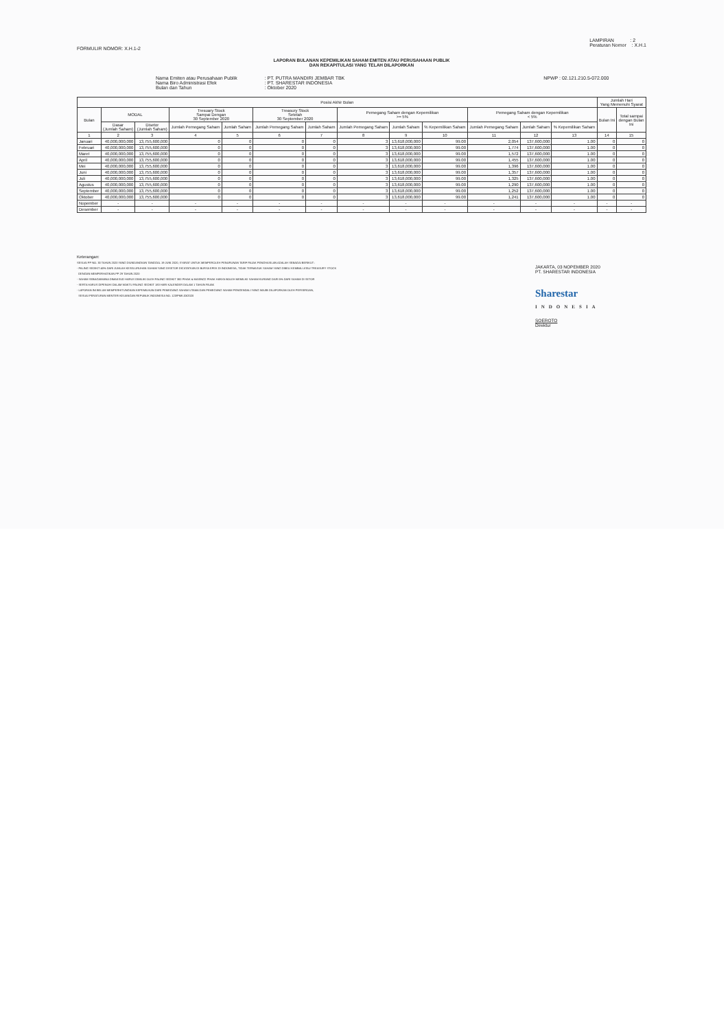FORMULIR NOMOR: X.H.1-2
LAMPIRAN : 2
Peraturan Nomor : X.H.1
LAPORAN BULANAN KEPEMILIKAN SAHAM EMITEN ATAU PERUSAHAAN PUBLIK
DAN REKAPITULASI YANG TELAH DILAPORKAN
Nama Emiten atau Perusahaan Publik
Nama Biro Administrasi Efek
Bulan dan Tahun
: PT. PUTRA MANDIRI JEMBAR TBK
: PT. SHARESTAR INDONESIA
: Oktober 2020
NPWP : 02.121.210.5-072.000
| Posisi Akhir Bulan | | | | | | | | | | | | | Jumlah Hari Yang Memenuhi Syarat | |
| --- | --- | --- | --- | --- | --- | --- | --- | --- | --- | --- | --- | --- | --- | --- |
| Bulan | MODAL | | Tresuary Stock Sampai Dengan 30 September 2020 | | Treasury Stock Setelah 30 September 2020 | | Pemegang Saham dengan Kepemilikan >= 5% | | | Pemegang Saham dengan Kepemilikan < 5% | | | Bulan Ini | Total sampai dengan Bulan Ini |
| | Dasar (Jumlah Saham) | Disetor (Jumlah Saham) | Jumlah Pemegang Saham | Jumlah Saham | Jumlah Pemegang Saham | Jumlah Saham | Jumlah Pemegang Saham | Jumlah Saham | % Kepemilikan Saham | Jumlah Pemegang Saham | Jumlah Saham | % Kepemilikan Saham | | |
| 1 | 2 | 3 | 4 | 5 | 6 | 7 | 8 | 9 | 10 | 11 | 12 | 13 | 14 | 15 |
| Januari | 40,000,000,000 | 13,755,600,000 | 0 | 0 | 0 | 0 | 3 | 13,618,000,000 | 99.00 | 2,054 | 137,600,000 | 1.00 | 0 | 0 |
| Februari | 40,000,000,000 | 13,755,600,000 | 0 | 0 | 0 | 0 | 3 | 13,618,000,000 | 99.00 | 1,774 | 137,600,000 | 1.00 | 0 | 0 |
| Maret | 40,000,000,000 | 13,755,600,000 | 0 | 0 | 0 | 0 | 3 | 13,618,000,000 | 99.00 | 1,572 | 137,600,000 | 1.00 | 0 | 0 |
| April | 40,000,000,000 | 13,755,600,000 | 0 | 0 | 0 | 0 | 3 | 13,618,000,000 | 99.00 | 1,455 | 137,600,000 | 1.00 | 0 | 0 |
| Mei | 40,000,000,000 | 13,755,600,000 | 0 | 0 | 0 | 0 | 3 | 13,618,000,000 | 99.00 | 1,396 | 137,600,000 | 1.00 | 0 | 0 |
| Juni | 40,000,000,000 | 13,755,600,000 | 0 | 0 | 0 | 0 | 3 | 13,618,000,000 | 99.00 | 1,357 | 137,600,000 | 1.00 | 0 | 0 |
| Juli | 40,000,000,000 | 13,755,600,000 | 0 | 0 | 0 | 0 | 3 | 13,618,000,000 | 99.00 | 1,325 | 137,600,000 | 1.00 | 0 | 0 |
| Agustus | 40,000,000,000 | 13,755,600,000 | 0 | 0 | 0 | 0 | 3 | 13,618,000,000 | 99.00 | 1,290 | 137,600,000 | 1.00 | 0 | 0 |
| September | 40,000,000,000 | 13,755,600,000 | 0 | 0 | 0 | 0 | 3 | 13,618,000,000 | 99.00 | 1,252 | 137,600,000 | 1.00 | 0 | 0 |
| Oktober | 40,000,000,000 | 13,755,600,000 | 0 | 0 | 0 | 0 | 3 | 13,618,000,000 | 99.00 | 1,241 | 137,600,000 | 1.00 | 0 | 0 |
| Nopember | - | - | - | - | - | - | - | - | - | - | - | - | - | - |
| Desember | - | - | - | - | - | - | - | - | - | - | - | - | - | - |
Keterangan:
SESUAI PP NO. 30 TAHUN 2020 YANG DIUNDANGKAN TANGGAL 19 JUNI 2020, SYARAT UNTUK MEMPEROLEH PENURUNAN TARIF PAJAK PENGHASILAN ADALAH SEBAGAI BERIKUT :
- PALING SEDIKIT 40% DARI JUMLAH KESELURUHAN SAHAM YANG DISETOR DICATATKAN DI BURSA EFEK DI INDONESIA, TIDAK TERMASUK SAHAM YANG DIBELI KEMBALI ATAU TREASURY STOCK
DENGAN MEMPERHATIKAN PP 29 TAHUN 2020
- SAHAM SEBAGAIMANA DIMAKSUD HARUS DIMILIKI OLEH PALING SEDIKIT 300 PIHAK & MASING2 PIHAK HANYA BOLEH MEMILIKI SAHAM KURANG DARI 5% DARI SAHAM DI SETOR
- SERTA HARUS DIPENUHI DALAM WAKTU PALING SEDIKIT 183 HARI KALENDER DALAM 1 TAHUN PAJAK
- LAPORAN INI BELUM MEMPERHITUNGKAN KEPEMILIKAN DARI PEMEGANG SAHAM UTAMA DAN PEMEGANG SAHAM PENGENDALI YANG WAJIB DILAPORKAN OLEH PERSEROAN,
SESUAI PERATURAN MENTERI KEUANGAN REPUBLIK INDONESIA NO. 123/PMK.03/2020
JAKARTA, 03 NOPEMBER 2020
PT. SHARESTAR INDONESIA
Sharestar
INDONESIA
SOEROTO
Direktur